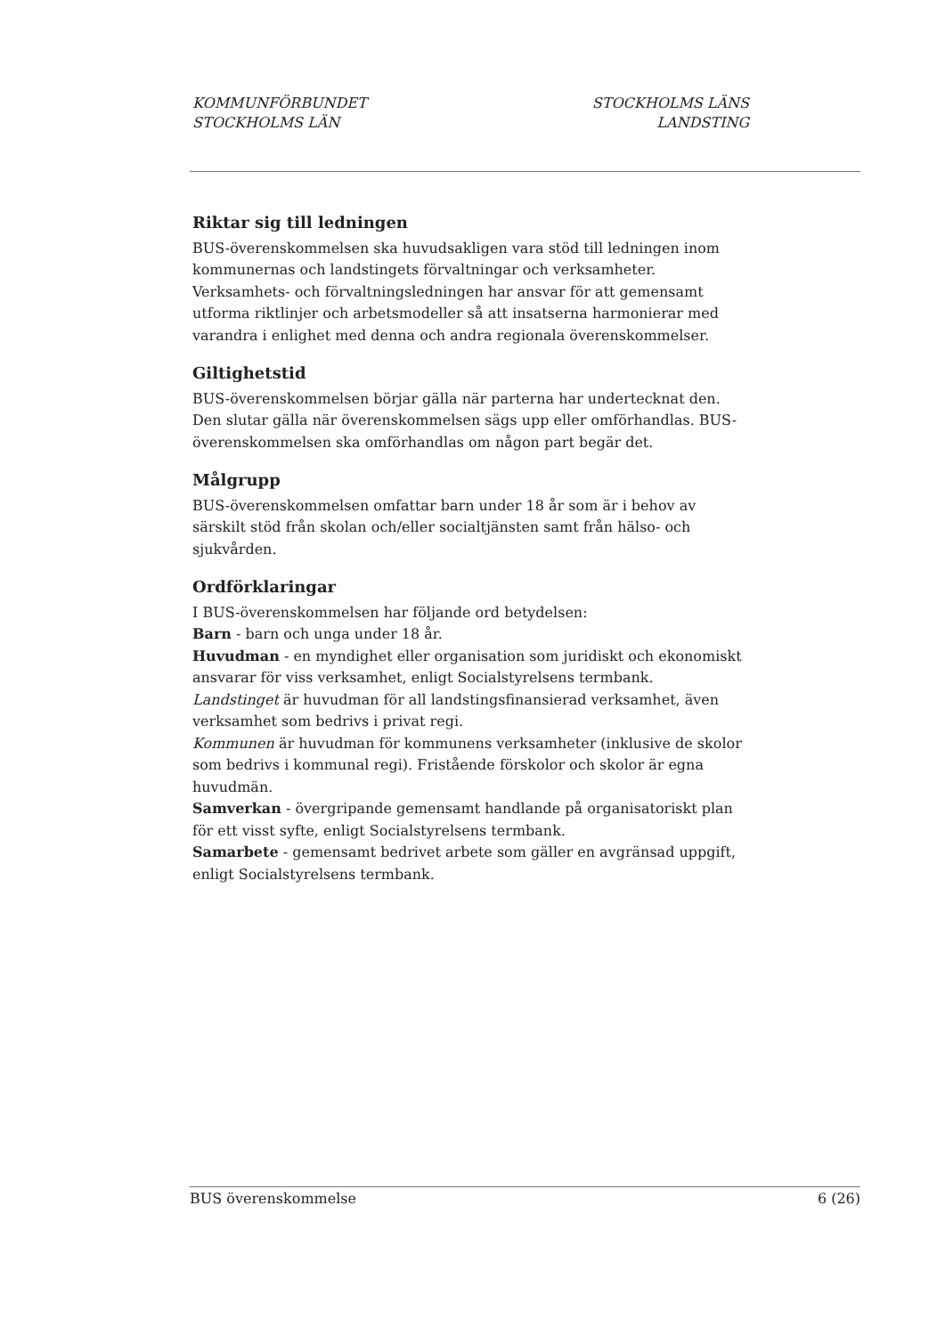KOMMUNFÖRBUNDET
STOCKHOLMS LÄN
STOCKHOLMS LÄNS
LANDSTING
Riktar sig till ledningen
BUS-överenskommelsen ska huvudsakligen vara stöd till ledningen inom kommunernas och landstingets förvaltningar och verksamheter. Verksamhets- och förvaltningsledningen har ansvar för att gemensamt utforma riktlinjer och arbetsmodeller så att insatserna harmonierar med varandra i enlighet med denna och andra regionala överenskommelser.
Giltighetstid
BUS-överenskommelsen börjar gälla när parterna har undertecknat den. Den slutar gälla när överenskommelsen sägs upp eller omförhandlas. BUS-överenskommelsen ska omförhandlas om någon part begär det.
Målgrupp
BUS-överenskommelsen omfattar barn under 18 år som är i behov av särskilt stöd från skolan och/eller socialtjänsten samt från hälso- och sjukvården.
Ordförklaringar
I BUS-överenskommelsen har följande ord betydelsen:
Barn - barn och unga under 18 år.
Huvudman - en myndighet eller organisation som juridiskt och ekonomiskt ansvarar för viss verksamhet, enligt Socialstyrelsens termbank.
Landstinget är huvudman för all landstingsfinansierad verksamhet, även verksamhet som bedrivs i privat regi.
Kommunen är huvudman för kommunens verksamheter (inklusive de skolor som bedrivs i kommunal regi). Fristående förskolor och skolor är egna huvudmän.
Samverkan - övergripande gemensamt handlande på organisatoriskt plan för ett visst syfte, enligt Socialstyrelsens termbank.
Samarbete - gemensamt bedrivet arbete som gäller en avgränsad uppgift, enligt Socialstyrelsens termbank.
BUS överenskommelse 6 (26)